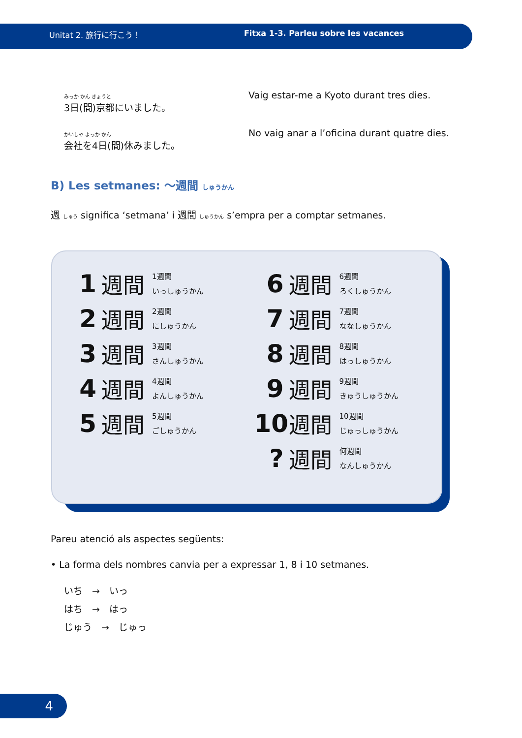Unitat 2. 旅行に行こう！ Fitxa 1-3. Parleu sobre les vacances
みっか かん きょうと
3日(間)京都にいました。
Vaig estar-me a Kyoto durant tres dies.
かいしゃ よっか かん
会社を4日(間)休みました。
No vaig anar a l’oficina durant quatre dies.
B) Les setmanes: ～週間 しゅうかん
週 しゅう significa ‘setmana’ i 週間 しゅうかん s’empra per a comptar setmanes.
1 週間 1週間
いっしゅうかん
2 週間 2週間
にしゅうかん
3 週間 3週間
さんしゅうかん
4 週間 4週間
よんしゅうかん
5 週間 5週間
ごしゅうかん
6 週間 6週間
ろくしゅうかん
7 週間 7週間
ななしゅうかん
8 週間 8週間
はっしゅうかん
9 週間 9週間
きゅうしゅうかん
10 週間 10週間
じゅっしゅうかん
? 週間 何週間
なんしゅうかん
Pareu atenció als aspectes següents:
• La forma dels nombres canvia per a expressar 1, 8 i 10 setmanes.
いち　→　いっ
はち　→　はっ
じゅう　→　じゅっ
4